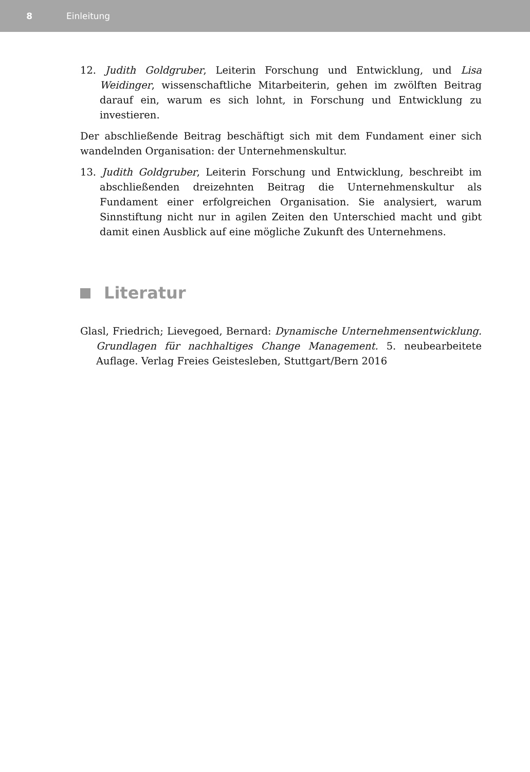8 Einleitung
12. Judith Goldgruber, Leiterin Forschung und Entwicklung, und Lisa Weidinger, wissenschaftliche Mitarbeiterin, gehen im zwölften Beitrag darauf ein, warum es sich lohnt, in Forschung und Entwicklung zu investieren.
Der abschließende Beitrag beschäftigt sich mit dem Fundament einer sich wandelnden Organisation: der Unternehmenskultur.
13. Judith Goldgruber, Leiterin Forschung und Entwicklung, beschreibt im abschließenden dreizehnten Beitrag die Unternehmenskultur als Fundament einer erfolgreichen Organisation. Sie analysiert, warum Sinnstiftung nicht nur in agilen Zeiten den Unterschied macht und gibt damit einen Ausblick auf eine mögliche Zukunft des Unternehmens.
Literatur
Glasl, Friedrich; Lievegoed, Bernard: Dynamische Unternehmensentwicklung. Grundlagen für nachhaltiges Change Management. 5. neubearbeitete Auflage. Verlag Freies Geistesleben, Stuttgart/Bern 2016